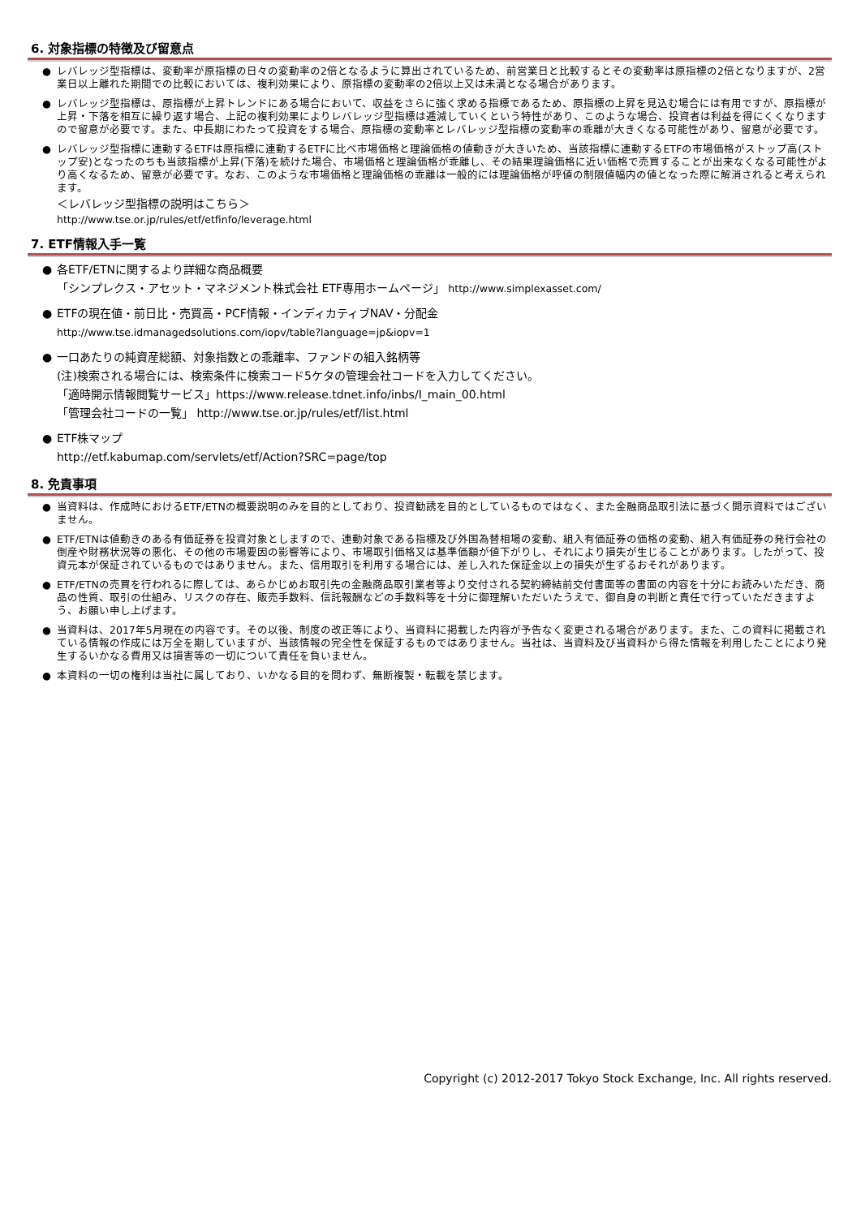6. 対象指標の特徴及び留意点
● レバレッジ型指標は、変動率が原指標の日々の変動率の2倍となるように算出されているため、前営業日と比較するとその変動率は原指標の2倍となりますが、2営業日以上離れた期間での比較においては、複利効果により、原指標の変動率の2倍以上又は未満となる場合があります。
● レバレッジ型指標は、原指標が上昇トレンドにある場合において、収益をさらに強く求める指標であるため、原指標の上昇を見込む場合には有用ですが、原指標が上昇・下落を相互に繰り返す場合、上記の複利効果によりレバレッジ型指標は逓減していくという特性があり、このような場合、投資者は利益を得にくくなりますので留意が必要です。また、中長期にわたって投資をする場合、原指標の変動率とレバレッジ型指標の変動率の乖離が大きくなる可能性があり、留意が必要です。
● レバレッジ型指標に連動するETFは原指標に連動するETFに比べ市場価格と理論価格の値動きが大きいため、当該指標に連動するETFの市場価格がストップ高(ストップ安)となったのちも当該指標が上昇(下落)を続けた場合、市場価格と理論価格が乖離し、その結果理論価格に近い価格で売買することが出来なくなる可能性がより高くなるため、留意が必要です。なお、このような市場価格と理論価格の乖離は一般的には理論価格が呼値の制限値幅内の値となった際に解消されると考えられます。
＜レバレッジ型指標の説明はこちら＞
http://www.tse.or.jp/rules/etf/etfinfo/leverage.html
7. ETF情報入手一覧
● 各ETF/ETNに関するより詳細な商品概要
「シンプレクス・アセット・マネジメント株式会社 ETF専用ホームページ」 http://www.simplexasset.com/
● ETFの現在値・前日比・売買高・PCF情報・インディカティブNAV・分配金
http://www.tse.idmanagedsolutions.com/iopv/table?language=jp&iopv=1
● 一口あたりの純資産総額、対象指数との乖離率、ファンドの組入銘柄等
(注)検索される場合には、検索条件に検索コード5ケタの管理会社コードを入力してください。
「適時開示情報閲覧サービス」https://www.release.tdnet.info/inbs/I_main_00.html
「管理会社コードの一覧」 http://www.tse.or.jp/rules/etf/list.html
● ETF株マップ
http://etf.kabumap.com/servlets/etf/Action?SRC=page/top
8. 免責事項
● 当資料は、作成時におけるETF/ETNの概要説明のみを目的としており、投資勧誘を目的としているものではなく、また金融商品取引法に基づく開示資料ではございません。
● ETF/ETNは値動きのある有価証券を投資対象としますので、連動対象である指標及び外国為替相場の変動、組入有価証券の価格の変動、組入有価証券の発行会社の倒産や財務状況等の悪化、その他の市場要因の影響等により、市場取引価格又は基準価額が値下がりし、それにより損失が生じることがあります。したがって、投資元本が保証されているものではありません。また、信用取引を利用する場合には、差し入れた保証金以上の損失が生ずるおそれがあります。
● ETF/ETNの売買を行われるに際しては、あらかじめお取引先の金融商品取引業者等より交付される契約締結前交付書面等の書面の内容を十分にお読みいただき、商品の性質、取引の仕組み、リスクの存在、販売手数料、信託報酬などの手数料等を十分に御理解いただいたうえで、御自身の判断と責任で行っていただきますよう、お願い申し上げます。
● 当資料は、2017年5月現在の内容です。その以後、制度の改正等により、当資料に掲載した内容が予告なく変更される場合があります。また、この資料に掲載されている情報の作成には万全を期していますが、当該情報の完全性を保証するものではありません。当社は、当資料及び当資料から得た情報を利用したことにより発生するいかなる費用又は損害等の一切について責任を負いません。
● 本資料の一切の権利は当社に属しており、いかなる目的を問わず、無断複製・転載を禁じます。
Copyright (c) 2012-2017 Tokyo Stock Exchange, Inc. All rights reserved.